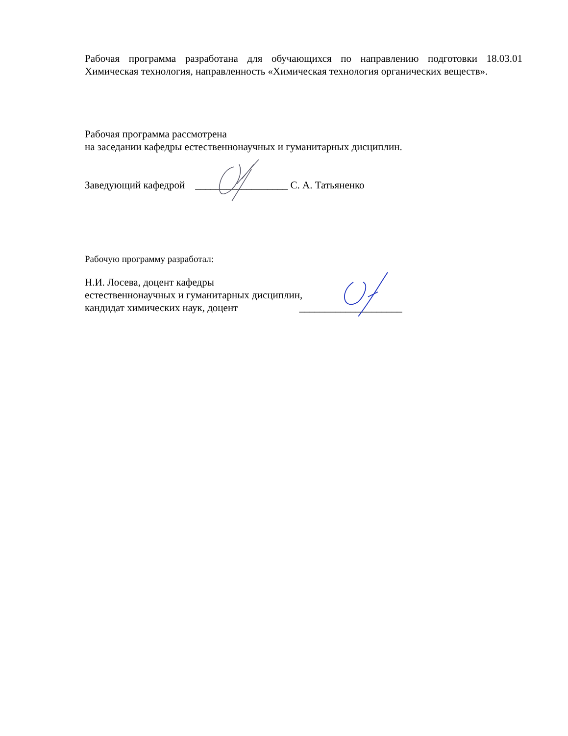Рабочая программа разработана для обучающихся по направлению подготовки 18.03.01 Химическая технология, направленность «Химическая технология органических веществ».
Рабочая программа рассмотрена
на заседании кафедры естественнонаучных и гуманитарных дисциплин.
Заведующий кафедрой __________________ С. А. Татьяненко
Рабочую программу разработал:
Н.И. Лосева, доцент кафедры
естественнонаучных и гуманитарных дисциплин,
кандидат химических наук, доцент ____________________